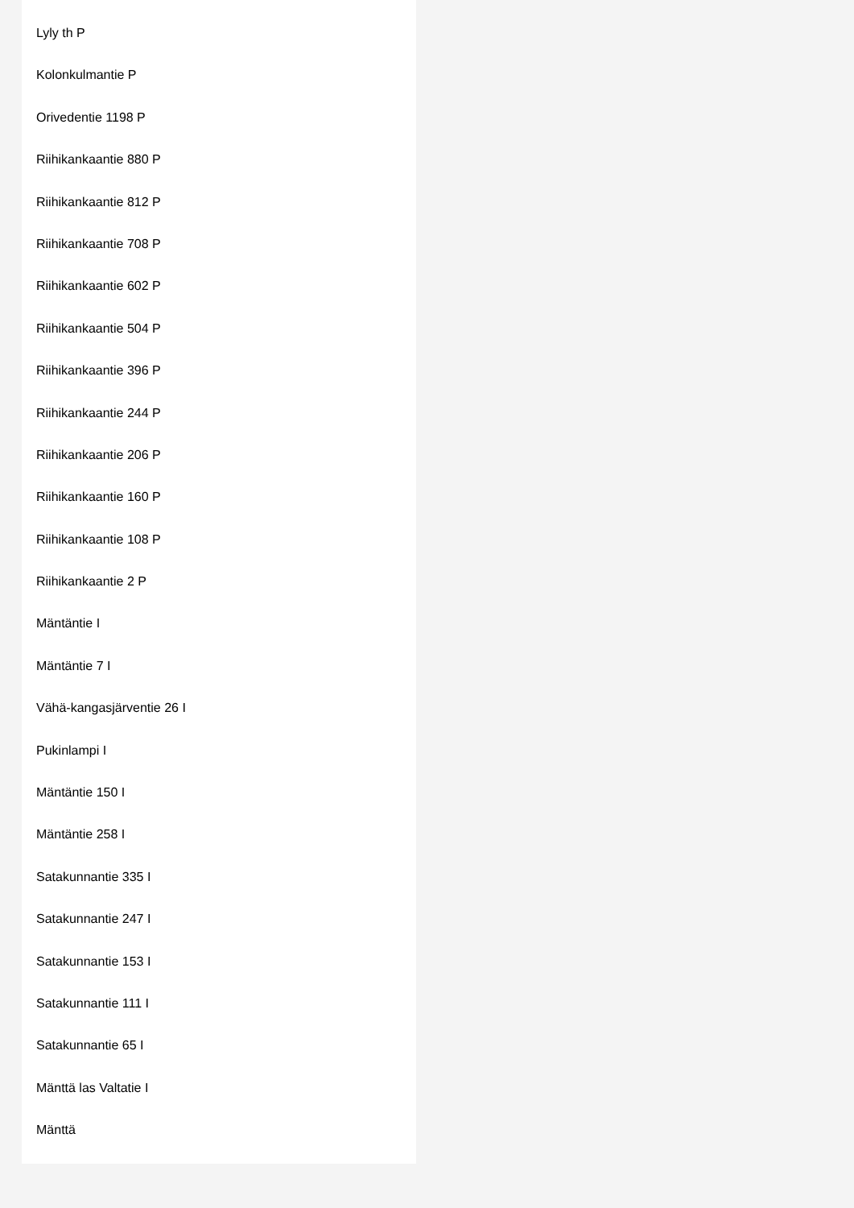Lyly th P
Kolonkulmantie P
Orivedentie 1198 P
Riihikankaantie 880 P
Riihikankaantie 812 P
Riihikankaantie 708 P
Riihikankaantie 602 P
Riihikankaantie 504 P
Riihikankaantie 396 P
Riihikankaantie 244 P
Riihikankaantie 206 P
Riihikankaantie 160 P
Riihikankaantie 108 P
Riihikankaantie 2 P
Mäntäntie I
Mäntäntie 7 I
Vähä-kangasjärventie 26 I
Pukinlampi I
Mäntäntie 150 I
Mäntäntie 258 I
Satakunnantie 335 I
Satakunnantie 247 I
Satakunnantie 153 I
Satakunnantie 111 I
Satakunnantie 65 I
Mänttä las Valtatie I
Mänttä